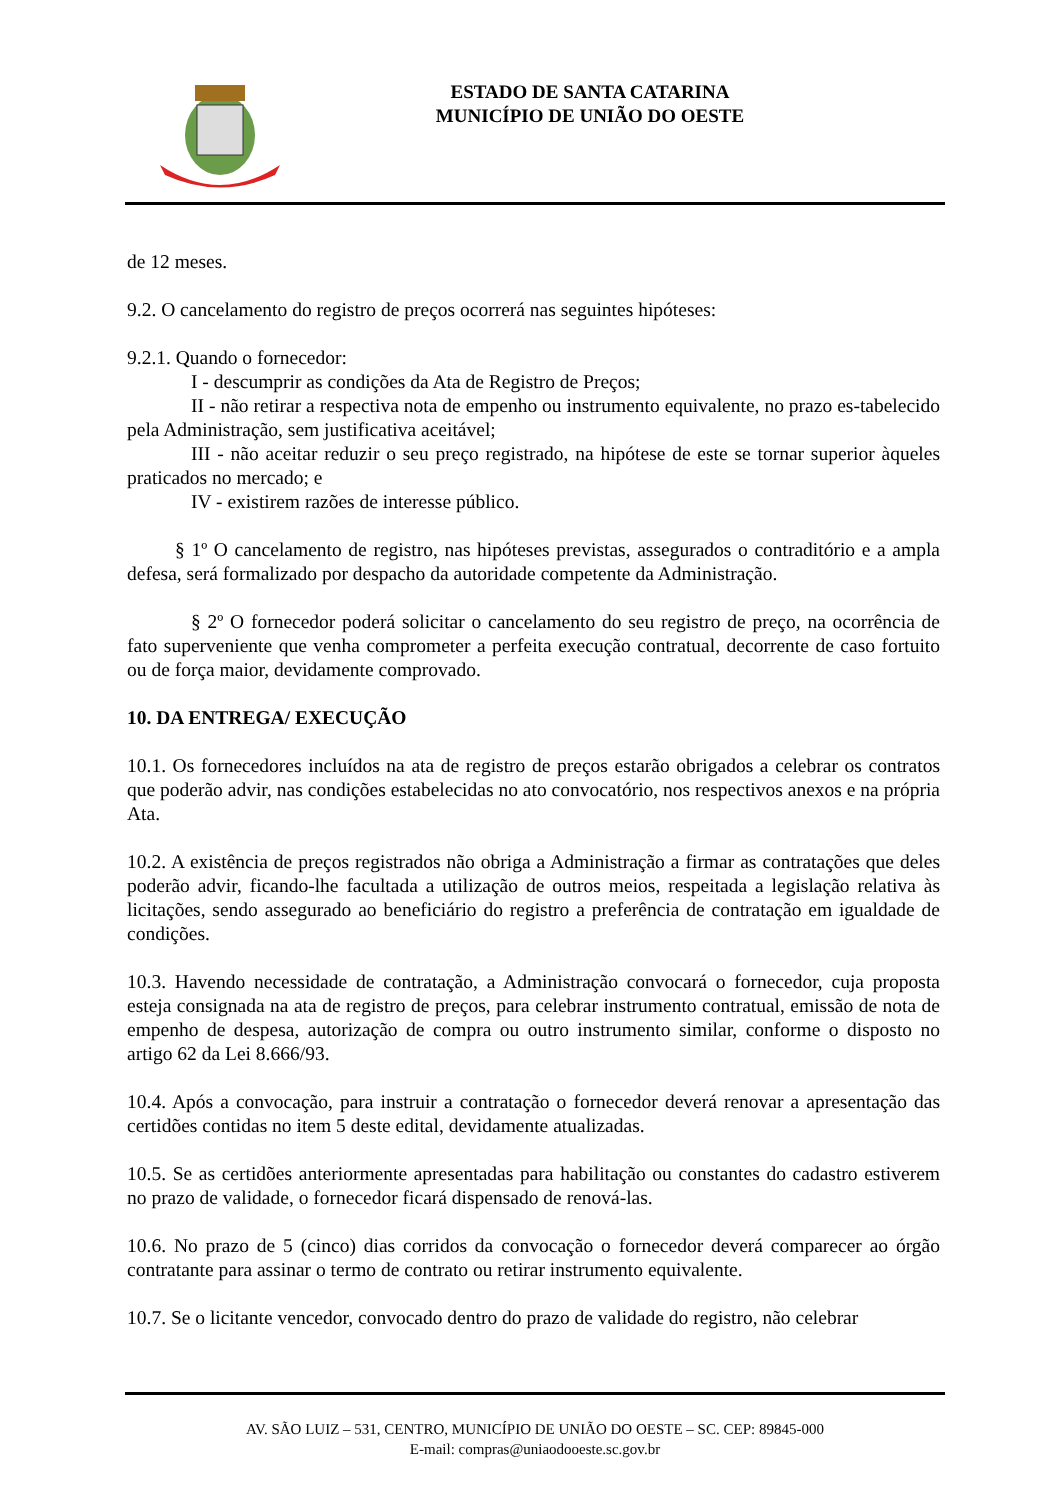ESTADO DE SANTA CATARINA
MUNICÍPIO DE UNIÃO DO OESTE
de 12 meses.
9.2. O cancelamento do registro de preços ocorrerá nas seguintes hipóteses:
9.2.1. Quando o fornecedor:
I - descumprir as condições da Ata de Registro de Preços;
II - não retirar a respectiva nota de empenho ou instrumento equivalente, no prazo es-tabelecido pela Administração, sem justificativa aceitável;
III - não aceitar reduzir o seu preço registrado, na hipótese de este se tornar superior àqueles praticados no mercado; e
IV - existirem razões de interesse público.
§ 1º O cancelamento de registro, nas hipóteses previstas, assegurados o contraditório e a ampla defesa, será formalizado por despacho da autoridade competente da Administração.
§ 2º O fornecedor poderá solicitar o cancelamento do seu registro de preço, na ocorrência de fato superveniente que venha comprometer a perfeita execução contratual, decorrente de caso fortuito ou de força maior, devidamente comprovado.
10. DA ENTREGA/ EXECUÇÃO
10.1. Os fornecedores incluídos na ata de registro de preços estarão obrigados a celebrar os contratos que poderão advir, nas condições estabelecidas no ato convocatório, nos respectivos anexos e na própria Ata.
10.2. A existência de preços registrados não obriga a Administração a firmar as contratações que deles poderão advir, ficando-lhe facultada a utilização de outros meios, respeitada a legislação relativa às licitações, sendo assegurado ao beneficiário do registro a preferência de contratação em igualdade de condições.
10.3. Havendo necessidade de contratação, a Administração convocará o fornecedor, cuja proposta esteja consignada na ata de registro de preços, para celebrar instrumento contratual, emissão de nota de empenho de despesa, autorização de compra ou outro instrumento similar, conforme o disposto no artigo 62 da Lei 8.666/93.
10.4. Após a convocação, para instruir a contratação o fornecedor deverá renovar a apresentação das certidões contidas no item 5 deste edital, devidamente atualizadas.
10.5. Se as certidões anteriormente apresentadas para habilitação ou constantes do cadastro estiverem no prazo de validade, o fornecedor ficará dispensado de renová-las.
10.6. No prazo de 5 (cinco) dias corridos da convocação o fornecedor deverá comparecer ao órgão contratante para assinar o termo de contrato ou retirar instrumento equivalente.
10.7. Se o licitante vencedor, convocado dentro do prazo de validade do registro, não celebrar
AV. SÃO LUIZ – 531, CENTRO, MUNICÍPIO DE UNIÃO DO OESTE – SC. CEP: 89845-000
E-mail: compras@uniaodooeste.sc.gov.br